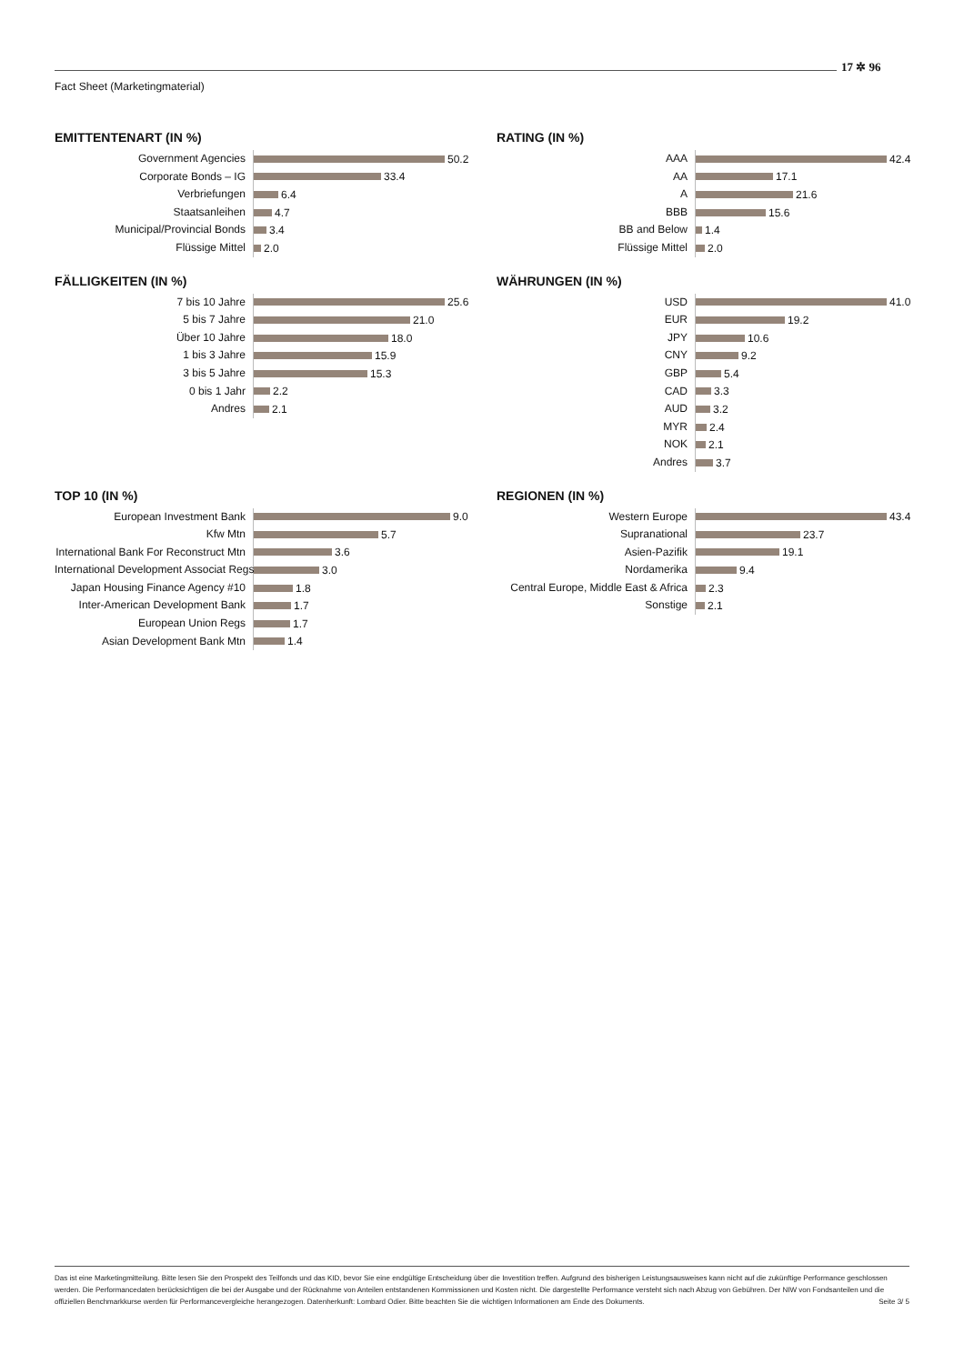Fact Sheet (Marketingmaterial)
17 ✲ 96
EMITTENTENART (IN %)
Government Agencies
50.2
Corporate Bonds – IG
33.4
Verbriefungen
6.4
Staatsanleihen
4.7
Municipal/Provincial Bonds
3.4
Flüssige Mittel
2.0
RATING (IN %)
AAA
42.4
AA
17.1
A
21.6
BBB
15.6
BB and Below
1.4
Flüssige Mittel
2.0
FÄLLIGKEITEN (IN %)
7 bis 10 Jahre
25.6
5 bis 7 Jahre
21.0
Über 10 Jahre
18.0
1 bis 3 Jahre
15.9
3 bis 5 Jahre
15.3
0 bis 1 Jahr
2.2
Andres
2.1
WÄHRUNGEN (IN %)
USD
41.0
EUR
19.2
JPY
10.6
CNY
9.2
GBP
5.4
CAD
3.3
AUD
3.2
MYR
2.4
NOK
2.1
Andres
3.7
TOP 10 (IN %)
European Investment Bank
9.0
Kfw Mtn
5.7
International Bank For Reconstruct Mtn
3.6
International Development Associat Regs
3.0
Japan Housing Finance Agency #10
1.8
Inter-American Development Bank
1.7
European Union Regs
1.7
Asian Development Bank Mtn
1.4
REGIONEN (IN %)
Western Europe
43.4
Supranational
23.7
Asien-Pazifik
19.1
Nordamerika
9.4
Central Europe, Middle East & Africa
2.3
Sonstige
2.1
Das ist eine Marketingmitteilung. Bitte lesen Sie den Prospekt des Teilfonds und das KID, bevor Sie eine endgültige Entscheidung über die Investition treffen. Aufgrund des bisherigen Leistungsausweises kann nicht auf die zukünftige Performance geschlossen werden. Die Performancedaten berücksichtigen die bei der Ausgabe und der Rücknahme von Anteilen entstandenen Kommissionen und Kosten nicht. Die dargestellte Performance versteht sich nach Abzug von Gebühren. Der NIW von Fondsanteilen und die offiziellen Benchmarkkurse werden für Performancevergleiche herangezogen. Datenherkunft: Lombard Odier. Bitte beachten Sie die wichtigen Informationen am Ende des Dokuments. Seite 3/ 5